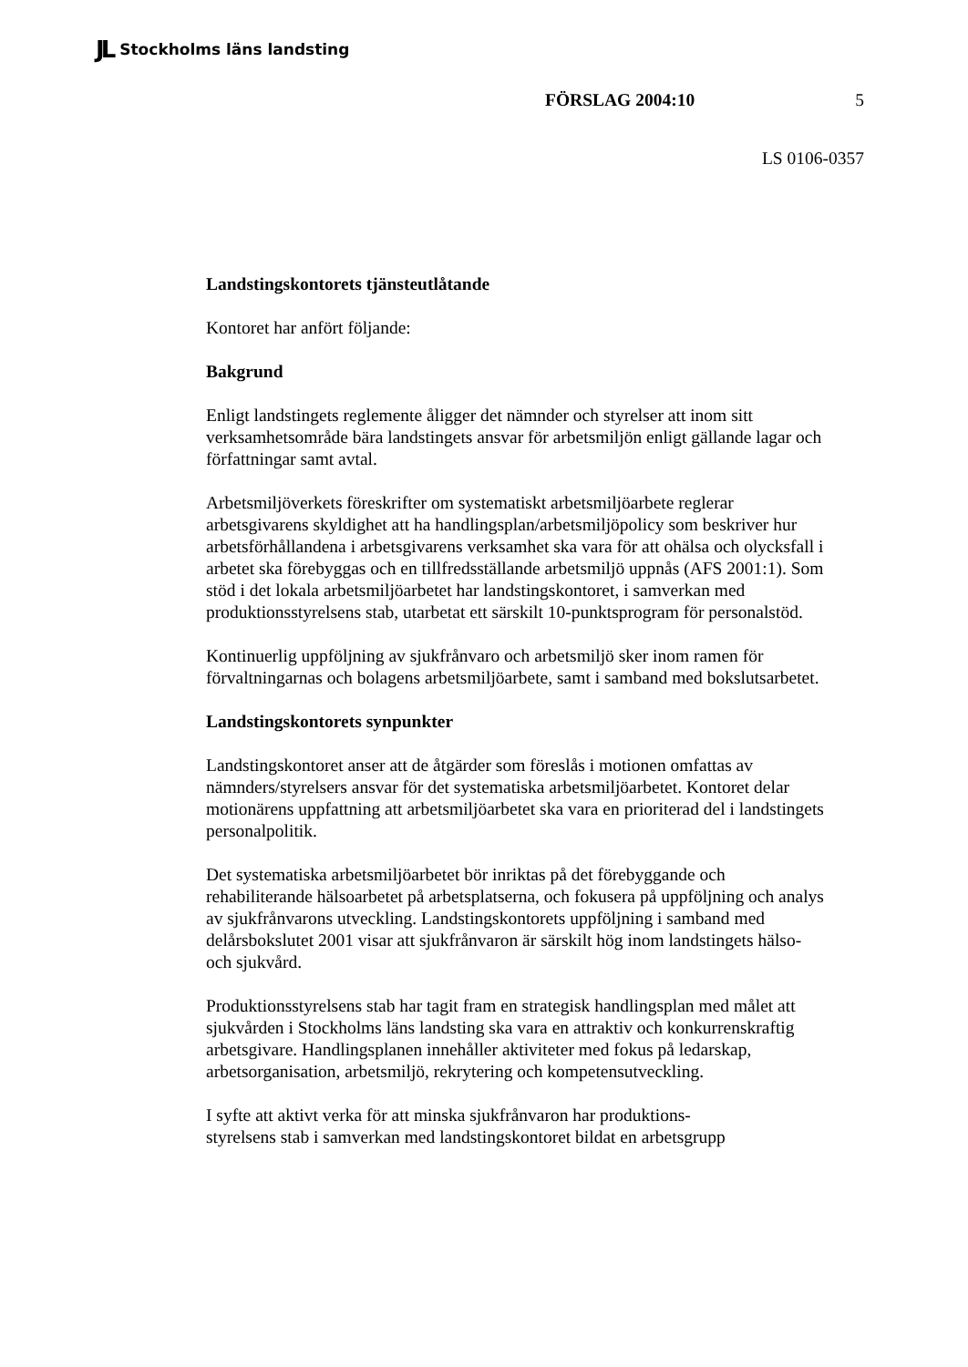JL Stockholms läns landsting
FÖRSLAG 2004:10 5
LS 0106-0357
Landstingskontorets tjänsteutlåtande
Kontoret har anfört följande:
Bakgrund
Enligt landstingets reglemente åligger det nämnder och styrelser att inom sitt verksamhetsområde bära landstingets ansvar för arbetsmiljön enligt gällande lagar och författningar samt avtal.
Arbetsmiljöverkets föreskrifter om systematiskt arbetsmiljöarbete reglerar arbetsgivarens skyldighet att ha handlingsplan/arbetsmiljöpolicy som beskriver hur arbetsförhållandena i arbetsgivarens verksamhet ska vara för att ohälsa och olycksfall i arbetet ska förebyggas och en tillfredsställande arbetsmiljö uppnås (AFS 2001:1). Som stöd i det lokala arbetsmiljöarbetet har landstingskontoret, i samverkan med produktionsstyrelsens stab, utarbetat ett särskilt 10-punktsprogram för personalstöd.
Kontinuerlig uppföljning av sjukfrånvaro och arbetsmiljö sker inom ramen för förvaltningarnas och bolagens arbetsmiljöarbete, samt i samband med bokslutsarbetet.
Landstingskontorets synpunkter
Landstingskontoret anser att de åtgärder som föreslås i motionen omfattas av nämnders/styrelsers ansvar för det systematiska arbetsmiljöarbetet. Kontoret delar motionärens uppfattning att arbetsmiljöarbetet ska vara en prioriterad del i landstingets personalpolitik.
Det systematiska arbetsmiljöarbetet bör inriktas på det förebyggande och rehabiliterande hälsoarbetet på arbetsplatserna, och fokusera på uppföljning och analys av sjukfrånvarons utveckling. Landstingskontorets uppföljning i samband med delårsbokslutet 2001 visar att sjukfrånvaron är särskilt hög inom landstingets hälso- och sjukvård.
Produktionsstyrelsens stab har tagit fram en strategisk handlingsplan med målet att sjukvården i Stockholms läns landsting ska vara en attraktiv och konkurrenskraftig arbetsgivare. Handlingsplanen innehåller aktiviteter med fokus på ledarskap, arbetsorganisation, arbetsmiljö, rekrytering och kompetensutveckling.
I syfte att aktivt verka för att minska sjukfrånvaron har produktions-
styrelsens stab i samverkan med landstingskontoret bildat en arbetsgrupp